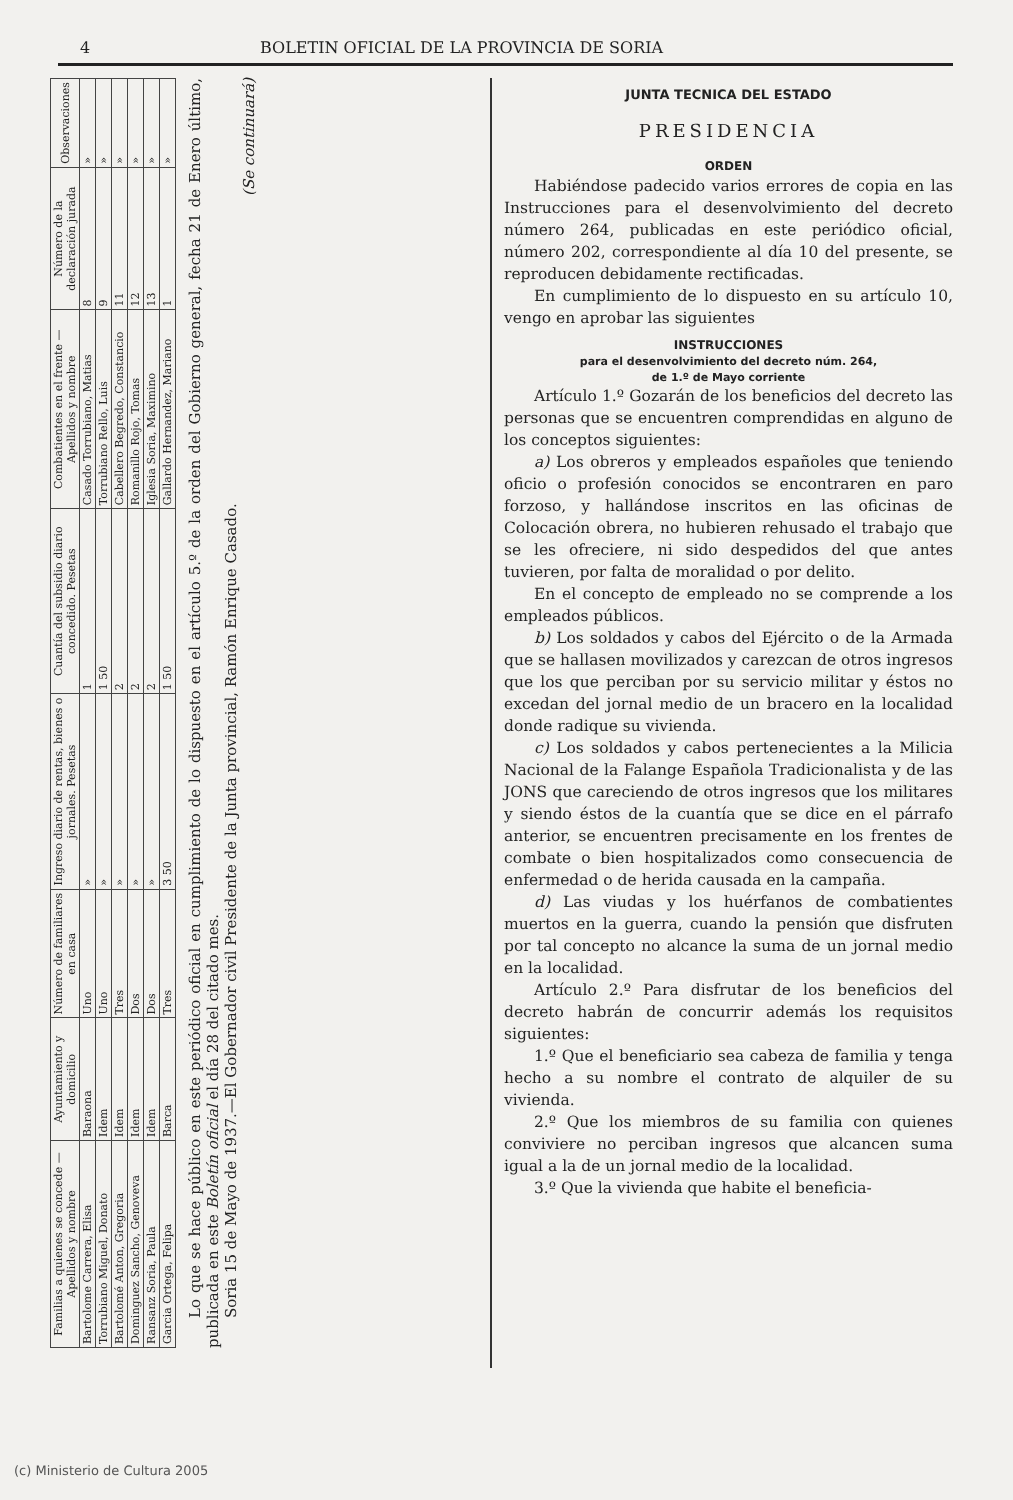4 BOLETIN OFICIAL DE LA PROVINCIA DE SORIA
| Familias a quienes se concede — Apellidos y nombre | Ayuntamiento y domicilio | Número de familiares en casa | Ingreso diario de rentas, bienes o jornales. Pesetas | Cuantía del subsidio diario concedido. Pesetas | Combatientes en el frente — Apellidos y nombre | Número de la declaración jurada | Observaciones |
| --- | --- | --- | --- | --- | --- | --- | --- |
| Bartolome Carrera, Elisa | Baraona | Uno | » | 1 | Casado Torrubiano, Matias | 8 | » |
| Torrubiano Miguel, Donato | Idem | Uno | » | 1 50 | Torrubiano Rello, Luis | 9 | » |
| Bartolomé Anton, Gregoria | Idem | Tres | » | 2 | Cabellero Begredo, Constancio | 11 | » |
| Dominguez Sancho, Genoveva | Idem | Dos | » | 2 | Romanillo Rojo, Tomas | 12 | » |
| Ransanz Soria, Paula | Idem | Dos | » | 2 | Iglesia Soria, Maximino | 13 | » |
| Garcia Ortega, Felipa | Barca | Tres | 3 50 | 1 50 | Gallardo Hernandez, Mariano | 1 | » |
Lo que se hace público en este periódico oficial en cumplimiento de lo dispuesto en el artículo 5.º de la orden del Gobierno general, fecha 21 de Enero último, publicada en este Boletín oficial el día 28 del citado mes.
Soria 15 de Mayo de 1937.—El Gobernador civil Presidente de la Junta provincial, Ramón Enrique Casado.
(Se continuará)
JUNTA TECNICA DEL ESTADO
PRESIDENCIA
ORDEN
Habiéndose padecido varios errores de copia en las Instrucciones para el desenvolvimiento del decreto número 264, publicadas en este periódico oficial, número 202, correspondiente al día 10 del presente, se reproducen debidamente rectificadas.
En cumplimiento de lo dispuesto en su artículo 10, vengo en aprobar las siguientes
INSTRUCCIONES
para el desenvolvimiento del decreto núm. 264,
de 1.º de Mayo corriente
Artículo 1.º Gozarán de los beneficios del decreto las personas que se encuentren comprendidas en alguno de los conceptos siguientes:
a) Los obreros y empleados españoles que teniendo oficio o profesión conocidos se encontraren en paro forzoso, y hallándose inscritos en las oficinas de Colocación obrera, no hubieren rehusado el trabajo que se les ofreciere, ni sido despedidos del que antes tuvieren, por falta de moralidad o por delito.
En el concepto de empleado no se comprende a los empleados públicos.
b) Los soldados y cabos del Ejército o de la Armada que se hallasen movilizados y carezcan de otros ingresos que los que perciban por su servicio militar y éstos no excedan del jornal medio de un bracero en la localidad donde radique su vivienda.
c) Los soldados y cabos pertenecientes a la Milicia Nacional de la Falange Española Tradicionalista y de las JONS que careciendo de otros ingresos que los militares y siendo éstos de la cuantía que se dice en el párrafo anterior, se encuentren precisamente en los frentes de combate o bien hospitalizados como consecuencia de enfermedad o de herida causada en la campaña.
d) Las viudas y los huérfanos de combatientes muertos en la guerra, cuando la pensión que disfruten por tal concepto no alcance la suma de un jornal medio en la localidad.
Artículo 2.º Para disfrutar de los beneficios del decreto habrán de concurrir además los requisitos siguientes:
1.º Que el beneficiario sea cabeza de familia y tenga hecho a su nombre el contrato de alquiler de su vivienda.
2.º Que los miembros de su familia con quienes conviviere no perciban ingresos que alcancen suma igual a la de un jornal medio de la localidad.
3.º Que la vivienda que habite el beneficia-
(c) Ministerio de Cultura 2005